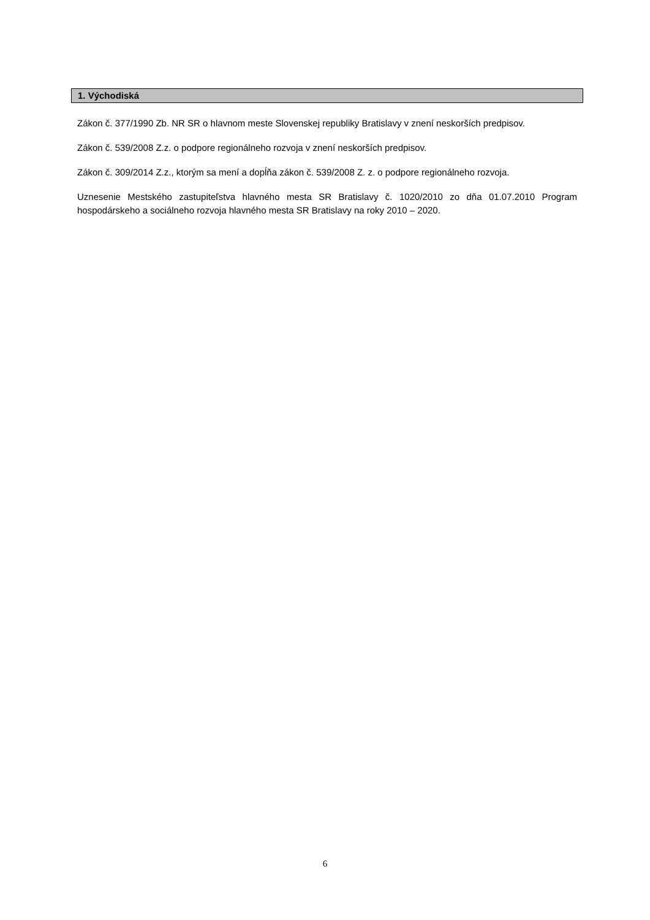1. Východiská
Zákon č. 377/1990 Zb. NR SR o hlavnom meste Slovenskej republiky Bratislavy v znení neskorších predpisov.
Zákon č. 539/2008 Z.z. o podpore regionálneho rozvoja v znení neskorších predpisov.
Zákon č. 309/2014 Z.z., ktorým sa mení a dopĺňa zákon č. 539/2008 Z. z. o podpore regionálneho rozvoja.
Uznesenie Mestského zastupiteľstva hlavného mesta SR Bratislavy č. 1020/2010 zo dňa 01.07.2010 Program hospodárskeho a sociálneho rozvoja hlavného mesta SR Bratislavy na roky 2010 – 2020.
6